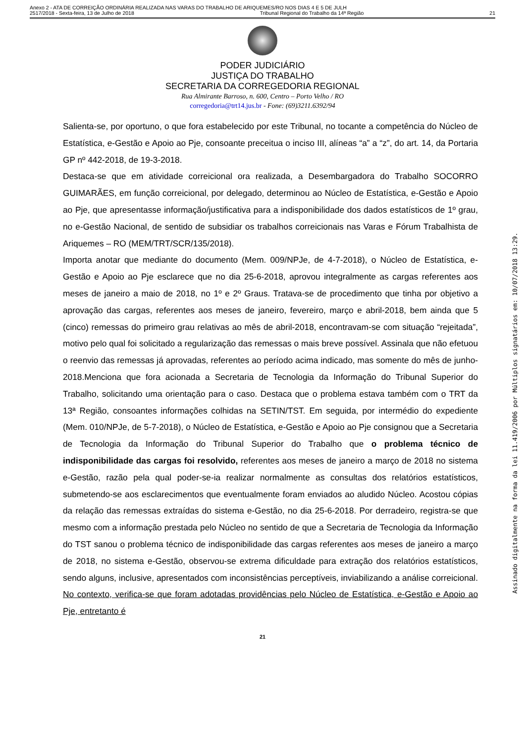Anexo 2 - ATA DE CORREIÇÃO ORDINÁRIA REALIZADA NAS VARAS DO TRABALHO DE ARIQUEMES/RO NOS DIAS 4 E 5 DE JULH
2517/2018 - Sexta-feira, 13 de Julho de 2018 Tribunal Regional do Trabalho da 14ª Região 21
PODER JUDICIÁRIO
JUSTIÇA DO TRABALHO
SECRETARIA DA CORREGEDORIA REGIONAL
Rua Almirante Barroso, n. 600, Centro – Porto Velho / RO
corregedoria@trt14.jus.br - Fone: (69)3211.6392/94
Salienta-se, por oportuno, o que fora estabelecido por este Tribunal, no tocante a competência do Núcleo de Estatística, e-Gestão e Apoio ao Pje, consoante preceitua o inciso III, alíneas “a” a “z”, do art. 14, da Portaria GP nº 442-2018, de 19-3-2018.
Destaca-se que em atividade correicional ora realizada, a Desembargadora do Trabalho SOCORRO GUIMARÃES, em função correicional, por delegado, determinou ao Núcleo de Estatística, e-Gestão e Apoio ao Pje, que apresentasse informação/justificativa para a indisponibilidade dos dados estatísticos de 1º grau, no e-Gestão Nacional, de sentido de subsidiar os trabalhos correicionais nas Varas e Fórum Trabalhista de Ariquemes – RO (MEM/TRT/SCR/135/2018).
Importa anotar que mediante do documento (Mem. 009/NPJe, de 4-7-2018), o Núcleo de Estatística, e-Gestão e Apoio ao Pje esclarece que no dia 25-6-2018, aprovou integralmente as cargas referentes aos meses de janeiro a maio de 2018, no 1º e 2º Graus. Tratava-se de procedimento que tinha por objetivo a aprovação das cargas, referentes aos meses de janeiro, fevereiro, março e abril-2018, bem ainda que 5 (cinco) remessas do primeiro grau relativas ao mês de abril-2018, encontravam-se com situação “rejeitada”, motivo pelo qual foi solicitado a regularização das remessas o mais breve possível. Assinala que não efetuou o reenvio das remessas já aprovadas, referentes ao período acima indicado, mas somente do mês de junho-2018.Menciona que fora acionada a Secretaria de Tecnologia da Informação do Tribunal Superior do Trabalho, solicitando uma orientação para o caso. Destaca que o problema estava também com o TRT da 13ª Região, consoantes informações colhidas na SETIN/TST. Em seguida, por intermédio do expediente (Mem. 010/NPJe, de 5-7-2018), o Núcleo de Estatística, e-Gestão e Apoio ao Pje consignou que a Secretaria de Tecnologia da Informação do Tribunal Superior do Trabalho que o problema técnico de indisponibilidade das cargas foi resolvido, referentes aos meses de janeiro a março de 2018 no sistema e-Gestão, razão pela qual poder-se-ia realizar normalmente as consultas dos relatórios estatísticos, submetendo-se aos esclarecimentos que eventualmente foram enviados ao aludido Núcleo. Acostou cópias da relação das remessas extraídas do sistema e-Gestão, no dia 25-6-2018. Por derradeiro, registra-se que mesmo com a informação prestada pelo Núcleo no sentido de que a Secretaria de Tecnologia da Informação do TST sanou o problema técnico de indisponibilidade das cargas referentes aos meses de janeiro a março de 2018, no sistema e-Gestão, observou-se extrema dificuldade para extração dos relatórios estatísticos, sendo alguns, inclusive, apresentados com inconsistências perceptíveis, inviabilizando a análise correicional. No contexto, verifica-se que foram adotadas providências pelo Núcleo de Estatística, e-Gestão e Apoio ao Pje, entretanto é
21
Assinado digitalmente na forma da lei 11.419/2006 por Múltiplos signatários em: 10/07/2018 13:29.